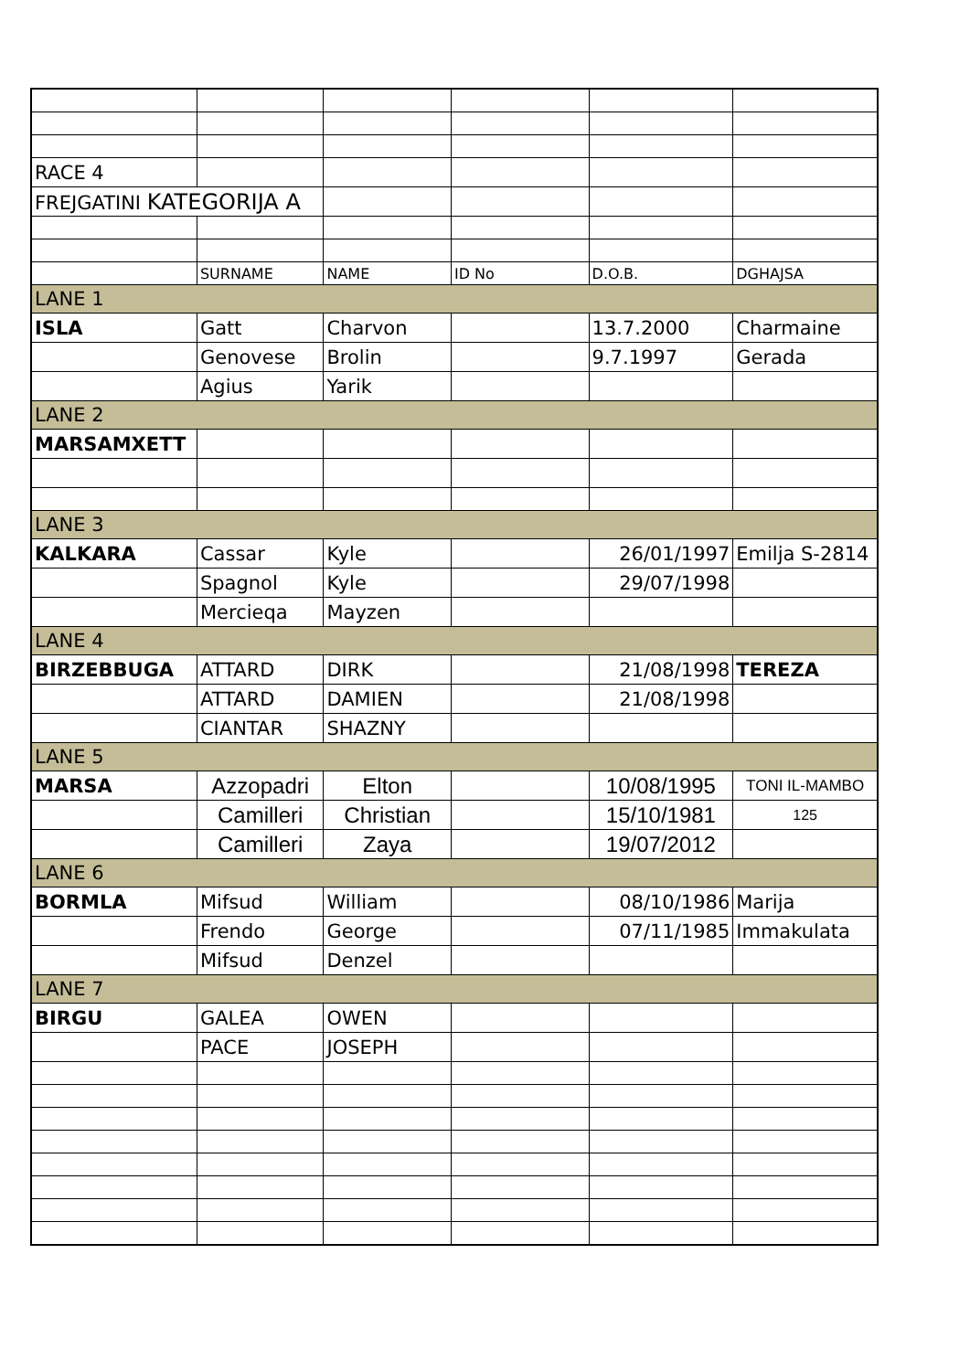| RACE 4 | | | | | |
| FREJGATINI KATEGORIJA A | | | | | |
| | SURNAME | NAME | ID No | D.O.B. | DGHAJSA |
| LANE 1 | | | | | |
| ISLA | Gatt | Charvon | | 13.7.2000 | Charmaine |
| | Genovese | Brolin | | 9.7.1997 | Gerada |
| | Agius | Yarik | | | |
| LANE 2 | | | | | |
| MARSAMXETT | | | | | |
| LANE 3 | | | | | |
| KALKARA | Cassar | Kyle | | 26/01/1997 | Emilja S-2814 |
| | Spagnol | Kyle | | 29/07/1998 | |
| | Mercieqa | Mayzen | | | |
| LANE 4 | | | | | |
| BIRZEBBUGA | ATTARD | DIRK | | 21/08/1998 | TEREZA |
| | ATTARD | DAMIEN | | 21/08/1998 | |
| | CIANTAR | SHAZNY | | | |
| LANE 5 | | | | | |
| MARSA | Azzopadri | Elton | | 10/08/1995 | TONI IL-MAMBO |
| | Camilleri | Christian | | 15/10/1981 | 125 |
| | Camilleri | Zaya | | 19/07/2012 | |
| LANE 6 | | | | | |
| BORMLA | Mifsud | William | | 08/10/1986 | Marija |
| | Frendo | George | | 07/11/1985 | Immakulata |
| | Mifsud | Denzel | | | |
| LANE 7 | | | | | |
| BIRGU | GALEA | OWEN | | | |
| | PACE | JOSEPH | | | |